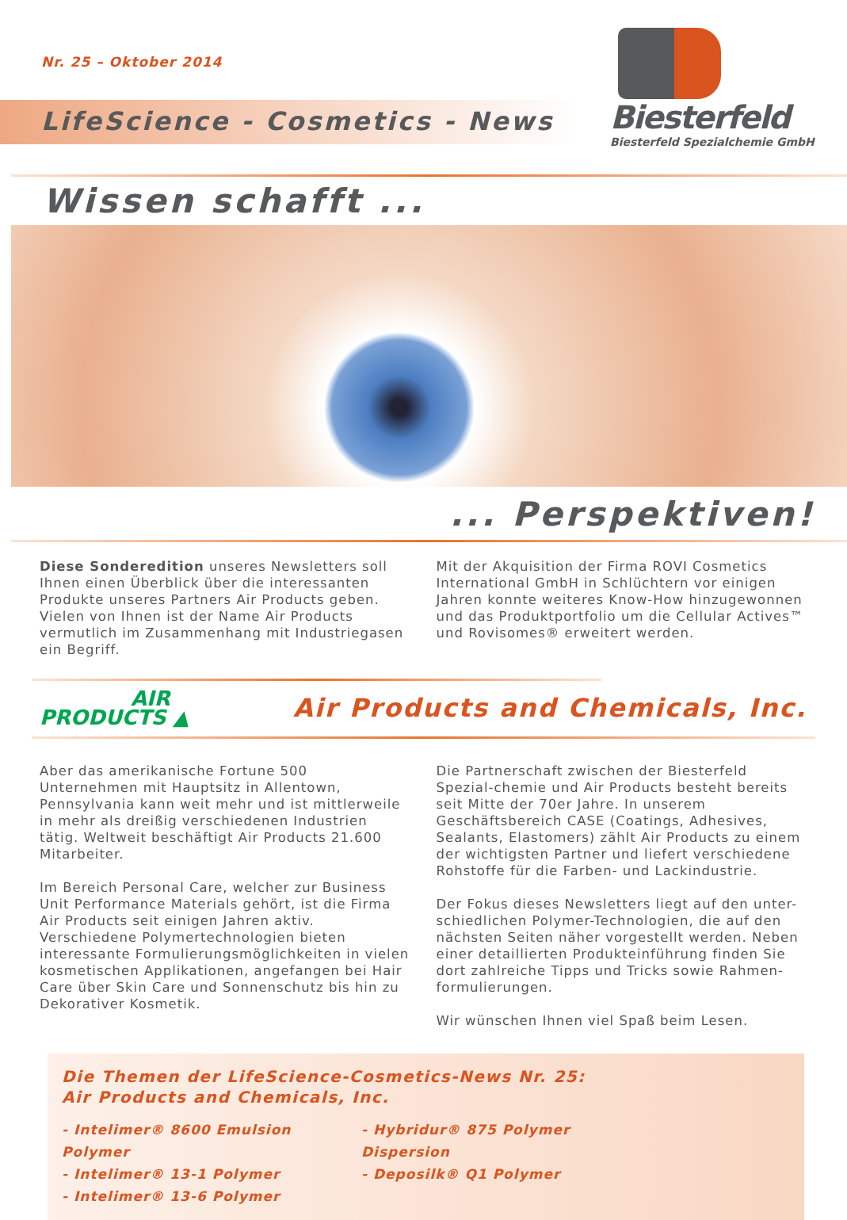Nr. 25 – Oktober 2014
LifeScience - Cosmetics - News
Biesterfeld
Biesterfeld Spezialchemie GmbH
Wissen schafft ...
... Perspektiven!
Diese Sonderedition unseres Newsletters soll Ihnen einen Überblick über die interessanten Produkte unseres Partners Air Products geben.
Vielen von Ihnen ist der Name Air Products vermutlich im Zusammenhang mit Industriegasen ein Begriff.
Mit der Akquisition der Firma ROVI Cosmetics International GmbH in Schlüchtern vor einigen Jahren konnte weiteres Know-How hinzugewonnen und das Produktportfolio um die Cellular Actives™ und Rovisomes® erweitert werden.
AIR
PRODUCTS ▲
Air Products and Chemicals, Inc.
Aber das amerikanische Fortune 500 Unternehmen mit Hauptsitz in Allentown, Pennsylvania kann weit mehr und ist mittlerweile in mehr als dreißig verschiedenen Industrien tätig. Weltweit beschäftigt Air Products 21.600 Mitarbeiter.
Im Bereich Personal Care, welcher zur Business Unit Performance Materials gehört, ist die Firma Air Products seit einigen Jahren aktiv. Verschiedene Polymertechnologien bieten interessante Formulierungsmöglichkeiten in vielen kosmetischen Applikationen, angefangen bei Hair Care über Skin Care und Sonnenschutz bis hin zu Dekorativer Kosmetik.
Die Partnerschaft zwischen der Biesterfeld Spezial-chemie und Air Products besteht bereits seit Mitte der 70er Jahre. In unserem Geschäftsbereich CASE (Coatings, Adhesives, Sealants, Elastomers) zählt Air Products zu einem der wichtigsten Partner und liefert verschiedene Rohstoffe für die Farben- und Lackindustrie.
Der Fokus dieses Newsletters liegt auf den unter-schiedlichen Polymer-Technologien, die auf den nächsten Seiten näher vorgestellt werden. Neben einer detaillierten Produkteinführung finden Sie dort zahlreiche Tipps und Tricks sowie Rahmen-formulierungen.
Wir wünschen Ihnen viel Spaß beim Lesen.
Die Themen der LifeScience-Cosmetics-News Nr. 25:
Air Products and Chemicals, Inc.
- Intelimer® 8600 Emulsion Polymer
- Hybridur® 875 Polymer Dispersion
- Intelimer® 13-1 Polymer - Deposilk® Q1 Polymer
- Intelimer® 13-6 Polymer